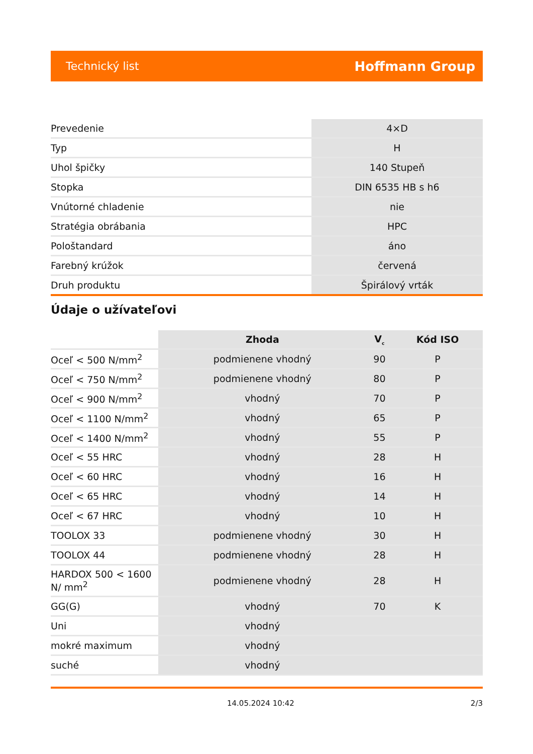Technický list Hoffmann Group
| Prevedenie | 4×D |
| Typ | H |
| Uhol špičky | 140 Stupeň |
| Stopka | DIN 6535 HB s h6 |
| Vnútorné chladenie | nie |
| Stratégia obrábania | HPC |
| Pološtandard | áno |
| Farebný krúžok | červená |
| Druh produktu | Špirálový vrták |
Údaje o užívateľovi
| | Zhoda | V<sub>c</sub> | Kód ISO |
| --- | --- | --- | --- |
| Oceľ < 500 N/mm<sup>2</sup> | podmienene vhodný | 90 | P |
| Oceľ < 750 N/mm<sup>2</sup> | podmienene vhodný | 80 | P |
| Oceľ < 900 N/mm<sup>2</sup> | vhodný | 70 | P |
| Oceľ < 1100 N/mm<sup>2</sup> | vhodný | 65 | P |
| Oceľ < 1400 N/mm<sup>2</sup> | vhodný | 55 | P |
| Oceľ < 55 HRC | vhodný | 28 | H |
| Oceľ < 60 HRC | vhodný | 16 | H |
| Oceľ < 65 HRC | vhodný | 14 | H |
| Oceľ < 67 HRC | vhodný | 10 | H |
| TOOLOX 33 | podmienene vhodný | 30 | H |
| TOOLOX 44 | podmienene vhodný | 28 | H |
| HARDOX 500 < 1600 N/ mm<sup>2</sup> | podmienene vhodný | 28 | H |
| GG(G) | vhodný | 70 | K |
| Uni | vhodný | | |
| mokré maximum | vhodný | | |
| suché | vhodný | | |
14.05.2024 10:42 2/3